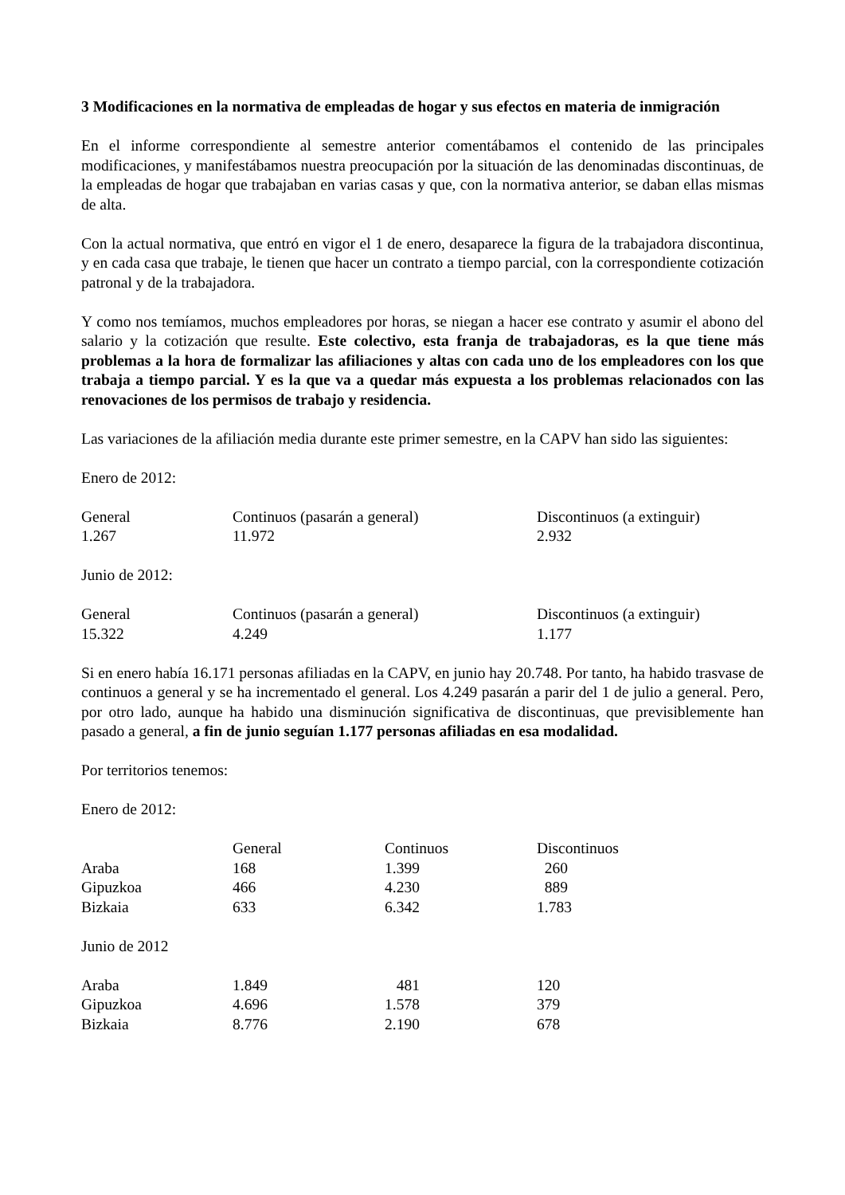3 Modificaciones en la normativa de empleadas de hogar y sus efectos en materia de inmigración
En el informe correspondiente al semestre anterior comentábamos el contenido de las principales modificaciones, y manifestábamos nuestra preocupación por la situación de las denominadas discontinuas, de la empleadas de hogar que trabajaban en varias casas y que, con la normativa anterior, se daban ellas mismas de alta.
Con la actual normativa, que entró en vigor el 1 de enero, desaparece la figura de la trabajadora discontinua, y en cada casa que trabaje, le tienen que hacer un contrato a tiempo parcial, con la correspondiente cotización patronal y de la trabajadora.
Y como nos temíamos, muchos empleadores por horas, se niegan a hacer ese contrato y asumir el abono del salario y la cotización que resulte. Este colectivo, esta franja de trabajadoras, es la que tiene más problemas a la hora de formalizar las afiliaciones y altas con cada uno de los empleadores con los que trabaja a tiempo parcial. Y es la que va a quedar más expuesta a los problemas relacionados con las renovaciones de los permisos de trabajo y residencia.
Las variaciones de la afiliación media durante este primer semestre, en la CAPV han sido las siguientes:
Enero de 2012:
| General | Continuos (pasarán a general) | Discontinuos (a extinguir) |
| --- | --- | --- |
| 1.267 | 11.972 | 2.932 |
Junio de 2012:
| General | Continuos (pasarán a general) | Discontinuos (a extinguir) |
| --- | --- | --- |
| 15.322 | 4.249 | 1.177 |
Si en enero había 16.171 personas afiliadas en la CAPV, en junio hay 20.748. Por tanto, ha habido trasvase de continuos a general y se ha incrementado el general. Los 4.249 pasarán a parir del 1 de julio a general. Pero, por otro lado, aunque ha habido una disminución significativa de discontinuas, que previsiblemente han pasado a general, a fin de junio seguían 1.177 personas afiliadas en esa modalidad.
Por territorios tenemos:
Enero de 2012:
| | General | Continuos | Discontinuos |
| --- | --- | --- | --- |
| Araba | 168 | 1.399 | 260 |
| Gipuzkoa | 466 | 4.230 | 889 |
| Bizkaia | 633 | 6.342 | 1.783 |
Junio de 2012
| Araba | 1.849 | 481 | 120 |
| Gipuzkoa | 4.696 | 1.578 | 379 |
| Bizkaia | 8.776 | 2.190 | 678 |